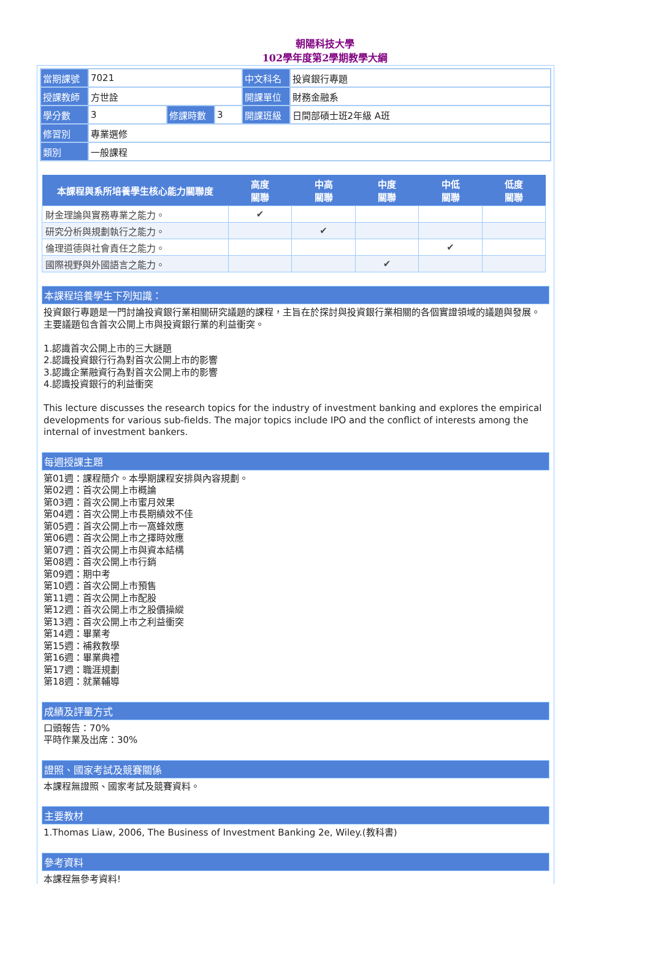朝陽科技大學
102學年度第2學期教學大綱
| 當期課號 | 7021 | | | 中文科名 | 投資銀行專題 |
| 授課教師 | 方世詮 | | | 開課單位 | 財務金融系 |
| 學分數 | 3 | 修課時數 | 3 | 開課班級 | 日間部碩士班2年級 A班 |
| 修習別 | 專業選修 | | | | |
| 類別 | 一般課程 | | | | |
| 本課程與系所培養學生核心能力關聯度 | 高度 關聯 | 中高 關聯 | 中度 關聯 | 中低 關聯 | 低度 關聯 |
| --- | --- | --- | --- | --- | --- |
| 財金理論與實務專業之能力。 | ✔ | | | | |
| 研究分析與規劃執行之能力。 | | ✔ | | | |
| 倫理道德與社會責任之能力。 | | | | ✔ | |
| 國際視野與外國語言之能力。 | | | ✔ | | |
本課程培養學生下列知識：
投資銀行專題是一門討論投資銀行業相關研究議題的課程，主旨在於探討與投資銀行業相關的各個實證領域的議題與發展。主要議題包含首次公開上市與投資銀行業的利益衝突。
1.認識首次公開上市的三大謎題
2.認識投資銀行行為對首次公開上市的影響
3.認識企業融資行為對首次公開上市的影響
4.認識投資銀行的利益衝突
This lecture discusses the research topics for the industry of investment banking and explores the empirical developments for various sub-fields. The major topics include IPO and the conflict of interests among the internal of investment bankers.
每週授課主題
第01週：課程簡介。本學期課程安排與內容規劃。
第02週：首次公開上市概論
第03週：首次公開上市蜜月效果
第04週：首次公開上市長期績效不佳
第05週：首次公開上市一窩蜂效應
第06週：首次公開上市之擇時效應
第07週：首次公開上市與資本結構
第08週：首次公開上市行銷
第09週：期中考
第10週：首次公開上市預售
第11週：首次公開上市配股
第12週：首次公開上市之股價操縱
第13週：首次公開上市之利益衝突
第14週：畢業考
第15週：補救教學
第16週：畢業典禮
第17週：職涯規劃
第18週：就業輔導
成績及評量方式
口頭報告：70%
平時作業及出席：30%
證照、國家考試及競賽關係
本課程無證照、國家考試及競賽資料。
主要教材
1.Thomas Liaw, 2006, The Business of Investment Banking 2e, Wiley.(教科書)
參考資料
本課程無參考資料!